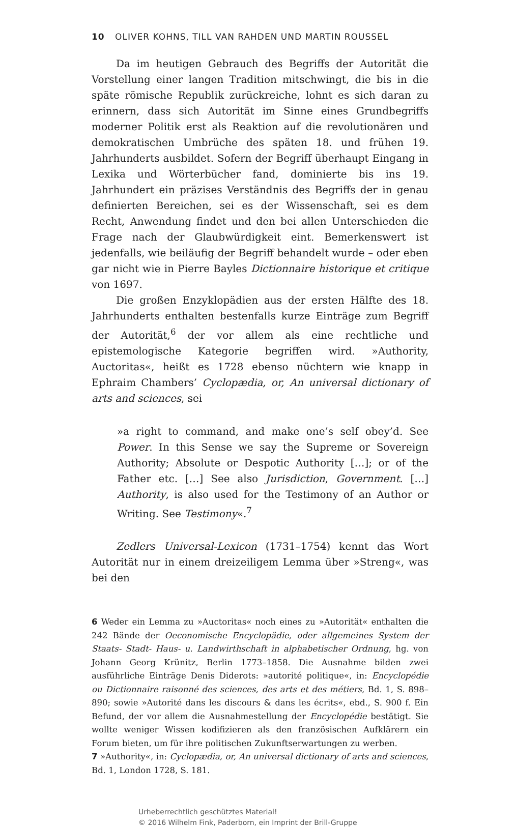10 OLIVER KOHNS, TILL VAN RAHDEN UND MARTIN ROUSSEL
Da im heutigen Gebrauch des Begriffs der Autorität die Vorstellung einer langen Tradition mitschwingt, die bis in die späte römische Republik zurückreiche, lohnt es sich daran zu erinnern, dass sich Autorität im Sinne eines Grundbegriffs moderner Politik erst als Reaktion auf die revolutionären und demokratischen Umbrüche des späten 18. und frühen 19. Jahrhunderts ausbildet. Sofern der Begriff überhaupt Eingang in Lexika und Wörterbücher fand, dominierte bis ins 19. Jahrhundert ein präzises Verständnis des Begriffs der in genau definierten Bereichen, sei es der Wissenschaft, sei es dem Recht, Anwendung findet und den bei allen Unterschieden die Frage nach der Glaubwürdigkeit eint. Bemerkenswert ist jedenfalls, wie beiläufig der Begriff behandelt wurde – oder eben gar nicht wie in Pierre Bayles Dictionnaire historique et critique von 1697.
Die großen Enzyklopädien aus der ersten Hälfte des 18. Jahrhunderts enthalten bestenfalls kurze Einträge zum Begriff der Autorität,<sup>6</sup> der vor allem als eine rechtliche und epistemologische Kategorie begriffen wird. »Authority, Auctoritas«, heißt es 1728 ebenso nüchtern wie knapp in Ephraim Chambers’ Cyclopædia, or, An universal dictionary of arts and sciences, sei
»a right to command, and make one’s self obey’d. See Power. In this Sense we say the Supreme or Sovereign Authority; Absolute or Despotic Authority […]; or of the Father etc. […] See also Jurisdiction, Government. […] Authority, is also used for the Testimony of an Author or Writing. See Testimony«.<sup>7</sup>
Zedlers Universal-Lexicon (1731–1754) kennt das Wort Autorität nur in einem dreizeiligem Lemma über »Streng«, was bei den
6 Weder ein Lemma zu »Auctoritas« noch eines zu »Autorität« enthalten die 242 Bände der Oeconomische Encyclopädie, oder allgemeines System der Staats- Stadt- Haus- u. Landwirthschaft in alphabetischer Ordnung, hg. von Johann Georg Krünitz, Berlin 1773–1858. Die Ausnahme bilden zwei ausführliche Einträge Denis Diderots: »autorité politique«, in: Encyclopédie ou Dictionnaire raisonné des sciences, des arts et des métiers, Bd. 1, S. 898–890; sowie »Autorité dans les discours & dans les écrits«, ebd., S. 900 f. Ein Befund, der vor allem die Ausnahmestellung der Encyclopédie bestätigt. Sie wollte weniger Wissen kodifizieren als den französischen Aufklärern ein Forum bieten, um für ihre politischen Zukunftserwartungen zu werben.
7 »Authority«, in: Cyclopædia, or, An universal dictionary of arts and sciences, Bd. 1, London 1728, S. 181.
Urheberrechtlich geschütztes Material!
© 2016 Wilhelm Fink, Paderborn, ein Imprint der Brill-Gruppe